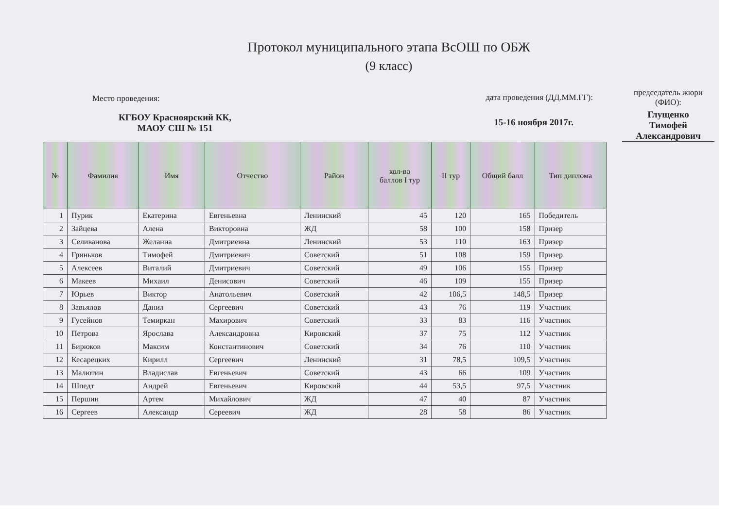Протокол муниципального этапа ВсОШ по ОБЖ
(9 класс)
Место проведения:
КГБОУ Красноярский КК,
МАОУ СШ № 151
дата проведения (ДД.ММ.ГГ):
15-16 ноября 2017г.
председатель жюри
(ФИО):
Глущенко
Тимофей
Александрович
| № | Фамилия | Имя | Отчество | Район | кол-во баллов I тур | II тур | Общий балл | Тип диплома |
| --- | --- | --- | --- | --- | --- | --- | --- | --- |
| 1 | Пурик | Екатерина | Евгеньевна | Ленинский | 45 | 120 | 165 | Победитель |
| 2 | Зайцева | Алена | Викторовна | ЖД | 58 | 100 | 158 | Призер |
| 3 | Селиванова | Желанна | Дмитриевна | Ленинский | 53 | 110 | 163 | Призер |
| 4 | Гриньков | Тимофей | Дмитриевич | Советский | 51 | 108 | 159 | Призер |
| 5 | Алексеев | Виталий | Дмитриевич | Советский | 49 | 106 | 155 | Призер |
| 6 | Макеев | Михаил | Денисович | Советский | 46 | 109 | 155 | Призер |
| 7 | Юрьев | Виктор | Анатольевич | Советский | 42 | 106,5 | 148,5 | Призер |
| 8 | Завьялов | Данил | Сергеевич | Советский | 43 | 76 | 119 | Участник |
| 9 | Гусейнов | Темиркан | Махирович | Советский | 33 | 83 | 116 | Участник |
| 10 | Петрова | Ярослава | Александровна | Кировский | 37 | 75 | 112 | Участник |
| 11 | Бирюков | Максим | Константинович | Советский | 34 | 76 | 110 | Участник |
| 12 | Кесарецких | Кирилл | Сергеевич | Ленинский | 31 | 78,5 | 109,5 | Участник |
| 13 | Малютин | Владислав | Евгеньевич | Советский | 43 | 66 | 109 | Участник |
| 14 | Шпедт | Андрей | Евгеньевич | Кировский | 44 | 53,5 | 97,5 | Участник |
| 15 | Першин | Артем | Михайлович | ЖД | 47 | 40 | 87 | Участник |
| 16 | Сергеев | Александр | Сереевич | ЖД | 28 | 58 | 86 | Участник |